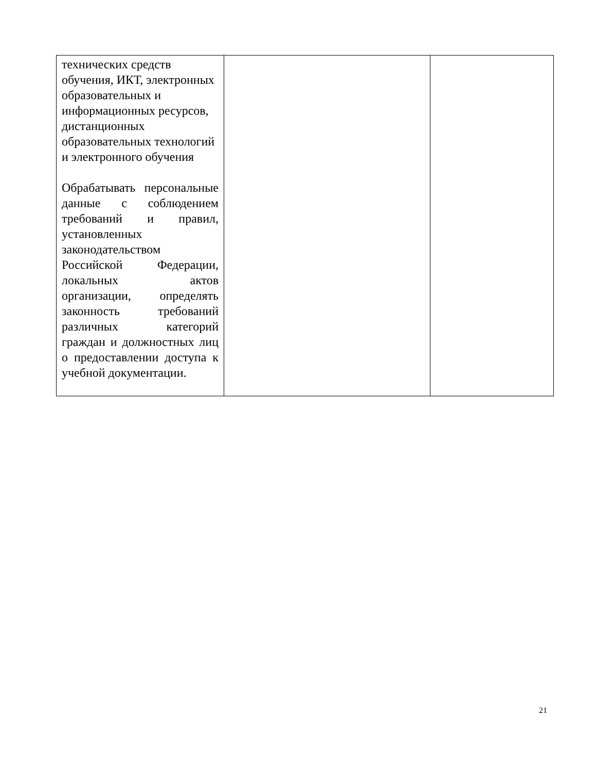| технических средств обучения, ИКТ, электронных образовательных и информационных ресурсов, дистанционных образовательных технологий и электронного обучения Обрабатывать персональные данные с соблюдением требований и правил, установленных законодательством Российской Федерации, локальных актов организации, определять законность требований различных категорий граждан и должностных лиц о предоставлении доступа к учебной документации. | | |
21